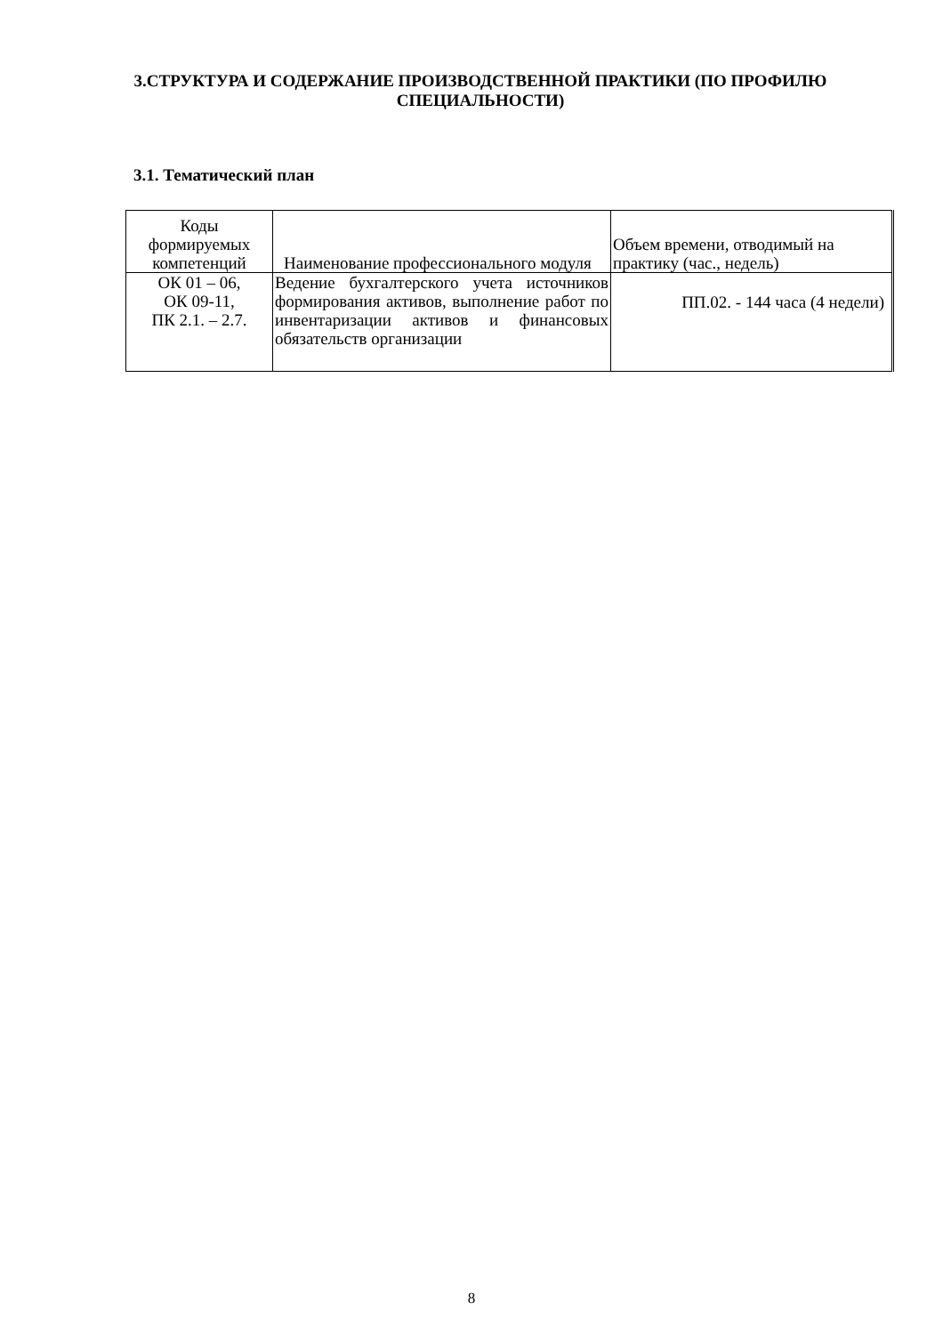3.СТРУКТУРА И СОДЕРЖАНИЕ ПРОИЗВОДСТВЕННОЙ ПРАКТИКИ (ПО ПРОФИЛЮ СПЕЦИАЛЬНОСТИ)
3.1. Тематический план
| Коды формируемых компетенций | Наименование профессионального модуля | Объем времени, отводимый на практику (час., недель) |
| ОК 01 – 06, ОК 09-11, ПК 2.1. – 2.7. | Ведение бухгалтерского учета источников формирования активов, выполнение работ по инвентаризации активов и финансовых обязательств организации | ПП.02. - 144 часа (4 недели) |
8